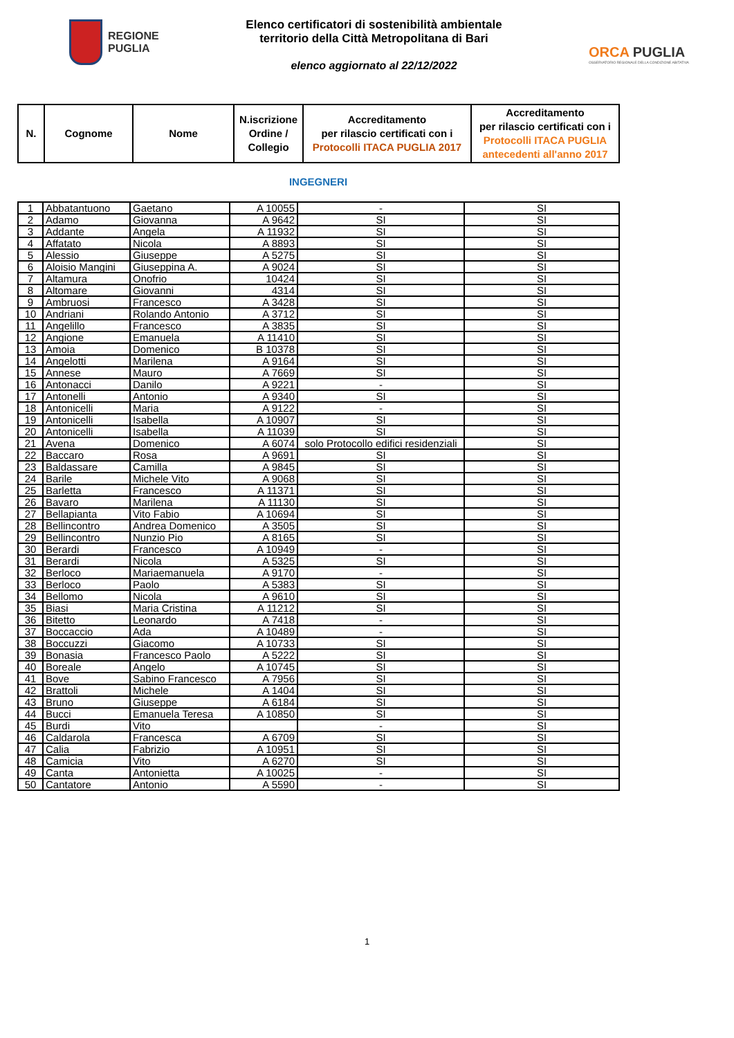REGIONE
PUGLIA
Elenco certificatori di sostenibilità ambientale
territorio della Città Metropolitana di Bari
elenco aggiornato al 22/12/2022
ORCA PUGLIA
OSSERVATORIO REGIONALE DELLA CONDIZIONE ABITATIVA
| N. | Cognome | Nome | N.iscrizione Ordine / Collegio | Accreditamento per rilascio certificati con i Protocolli ITACA PUGLIA 2017 | Accreditamento per rilascio certificati con i Protocolli ITACA PUGLIA antecedenti all'anno 2017 |
| --- | --- | --- | --- | --- | --- |
INGEGNERI
| 1 | Abbatantuono | Gaetano | A 10055 | - | SI |
| 2 | Adamo | Giovanna | A 9642 | SI | SI |
| 3 | Addante | Angela | A 11932 | SI | SI |
| 4 | Affatato | Nicola | A 8893 | SI | SI |
| 5 | Alessio | Giuseppe | A 5275 | SI | SI |
| 6 | Aloisio Mangini | Giuseppina A. | A 9024 | SI | SI |
| 7 | Altamura | Onofrio | 10424 | SI | SI |
| 8 | Altomare | Giovanni | 4314 | SI | SI |
| 9 | Ambruosi | Francesco | A 3428 | SI | SI |
| 10 | Andriani | Rolando Antonio | A 3712 | SI | SI |
| 11 | Angelillo | Francesco | A 3835 | SI | SI |
| 12 | Angione | Emanuela | A 11410 | SI | SI |
| 13 | Amoia | Domenico | B 10378 | SI | SI |
| 14 | Angelotti | Marilena | A 9164 | SI | SI |
| 15 | Annese | Mauro | A 7669 | SI | SI |
| 16 | Antonacci | Danilo | A 9221 | - | SI |
| 17 | Antonelli | Antonio | A 9340 | SI | SI |
| 18 | Antonicelli | Maria | A 9122 | - | SI |
| 19 | Antonicelli | Isabella | A 10907 | SI | SI |
| 20 | Antonicelli | Isabella | A 11039 | SI | SI |
| 21 | Avena | Domenico | A 6074 | solo Protocollo edifici residenziali | SI |
| 22 | Baccaro | Rosa | A 9691 | SI | SI |
| 23 | Baldassare | Camilla | A 9845 | SI | SI |
| 24 | Barile | Michele Vito | A 9068 | SI | SI |
| 25 | Barletta | Francesco | A 11371 | SI | SI |
| 26 | Bavaro | Marilena | A 11130 | SI | SI |
| 27 | Bellapianta | Vito Fabio | A 10694 | SI | SI |
| 28 | Bellincontro | Andrea Domenico | A 3505 | SI | SI |
| 29 | Bellincontro | Nunzio Pio | A 8165 | SI | SI |
| 30 | Berardi | Francesco | A 10949 | - | SI |
| 31 | Berardi | Nicola | A 5325 | SI | SI |
| 32 | Berloco | Mariaemanuela | A 9170 | - | SI |
| 33 | Berloco | Paolo | A 5383 | SI | SI |
| 34 | Bellomo | Nicola | A 9610 | SI | SI |
| 35 | Biasi | Maria Cristina | A 11212 | SI | SI |
| 36 | Bitetto | Leonardo | A 7418 | - | SI |
| 37 | Boccaccio | Ada | A 10489 | - | SI |
| 38 | Boccuzzi | Giacomo | A 10733 | SI | SI |
| 39 | Bonasia | Francesco Paolo | A 5222 | SI | SI |
| 40 | Boreale | Angelo | A 10745 | SI | SI |
| 41 | Bove | Sabino Francesco | A 7956 | SI | SI |
| 42 | Brattoli | Michele | A 1404 | SI | SI |
| 43 | Bruno | Giuseppe | A 6184 | SI | SI |
| 44 | Bucci | Emanuela Teresa | A 10850 | SI | SI |
| 45 | Burdi | Vito | | - | SI |
| 46 | Caldarola | Francesca | A 6709 | SI | SI |
| 47 | Calia | Fabrizio | A 10951 | SI | SI |
| 48 | Camicia | Vito | A 6270 | SI | SI |
| 49 | Canta | Antonietta | A 10025 | - | SI |
| 50 | Cantatore | Antonio | A 5590 | - | SI |
1